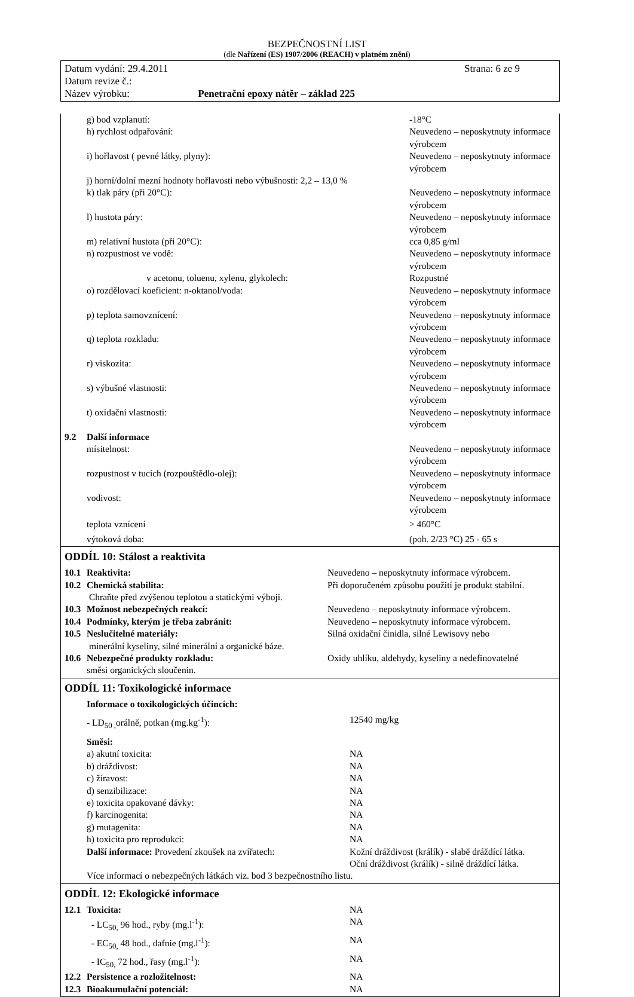BEZPEČNOSTNÍ LIST
(dle Nařízení (ES) 1907/2006 (REACH) v platném znění)
Strana: 6 ze 9 Datum vydání: 29.4.2011
Datum revize č.:
Název výrobku: Penetrační epoxy nátěr – základ 225
| | g) bod vzplanutí: | -18°C |
| | h) rychlost odpařování: | Neuvedeno – neposkytnuty informace výrobcem |
| | i) hořlavost ( pevné látky, plyny): | Neuvedeno – neposkytnuty informace výrobcem |
| | j) horní/dolní mezní hodnoty hořlavosti nebo výbušnosti: 2,2 – 13,0 % | |
| | k) tlak páry (při 20°C): | Neuvedeno – neposkytnuty informace výrobcem |
| | l) hustota páry: | Neuvedeno – neposkytnuty informace výrobcem |
| | m) relativní hustota (při 20°C): | cca 0,85 g/ml |
| | n) rozpustnost ve vodě: | Neuvedeno – neposkytnuty informace výrobcem |
| | v acetonu, toluenu, xylenu, glykolech: | Rozpustné |
| | o) rozdělovací koeficient: n-oktanol/voda: | Neuvedeno – neposkytnuty informace výrobcem |
| | p) teplota samovznícení: | Neuvedeno – neposkytnuty informace výrobcem |
| | q) teplota rozkladu: | Neuvedeno – neposkytnuty informace výrobcem |
| | r) viskozita: | Neuvedeno – neposkytnuty informace výrobcem |
| | s) výbušné vlastnosti: | Neuvedeno – neposkytnuty informace výrobcem |
| | t) oxidační vlastnosti: | Neuvedeno – neposkytnuty informace výrobcem |
| 9.2 | Další informace | |
| | mísitelnost: | Neuvedeno – neposkytnuty informace výrobcem |
| | rozpustnost v tucích (rozpouštědlo-olej): | Neuvedeno – neposkytnuty informace výrobcem |
| | vodivost: | Neuvedeno – neposkytnuty informace výrobcem |
| | teplota vznícení | > 460°C |
| | výtoková doba: | (poh. 2/23 °C) 25 - 65 s |
ODDÍL 10: Stálost a reaktivita
| 10.1 | Reaktivita: | Neuvedeno – neposkytnuty informace výrobcem. |
| 10.2 | Chemická stabilita: | Při doporučeném způsobu použití je produkt stabilní. |
| | Chraňte před zvýšenou teplotou a statickými výboji. | |
| 10.3 | Možnost nebezpečných reakcí: | Neuvedeno – neposkytnuty informace výrobcem. |
| 10.4 | Podmínky, kterým je třeba zabránit: | Neuvedeno – neposkytnuty informace výrobcem. |
| 10.5 | Neslučitelné materiály: | Silná oxidační činidla, silné Lewisovy nebo |
| | minerální kyseliny, silné minerální a organické báze. | |
| 10.6 | Nebezpečné produkty rozkladu: | Oxidy uhlíku, aldehydy, kyseliny a nedefinovatelné |
| | směsi organických sloučenin. | |
ODDÍL 11: Toxikologické informace
| | Informace o toxikologických účincích: | |
| | - LD<sub>50 ,</sub>orálně, potkan (mg.kg<sup>-1</sup>): | 12540 mg/kg |
| | Směsi: | |
| | a) akutní toxicita: | NA |
| | b) dráždivost: | NA |
| | c) žíravost: | NA |
| | d) senzibilizace: | NA |
| | e) toxicita opakované dávky: | NA |
| | f) karcinogenita: | NA |
| | g) mutagenita: | NA |
| | h) toxicita pro reprodukci: | NA |
| | Další informace: Provedení zkoušek na zvířatech: | Kožní dráždivost (králík) - slabě dráždící látka. Oční dráždivost (králík) - silně dráždící látka. |
| | Více informací o nebezpečných látkách viz. bod 3 bezpečnostního listu. | |
ODDÍL 12: Ekologické informace
| 12.1 | Toxicita: | NA |
| | - LC<sub>50,</sub> 96 hod., ryby (mg.l<sup>-1</sup>): | NA |
| | - EC<sub>50,</sub> 48 hod., dafnie (mg.l<sup>-1</sup>): | NA |
| | - IC<sub>50,</sub> 72 hod., řasy (mg.l<sup>-1</sup>): | NA |
| 12.2 | Persistence a rozložitelnost: | NA |
| 12.3 | Bioakumulační potenciál: | NA |